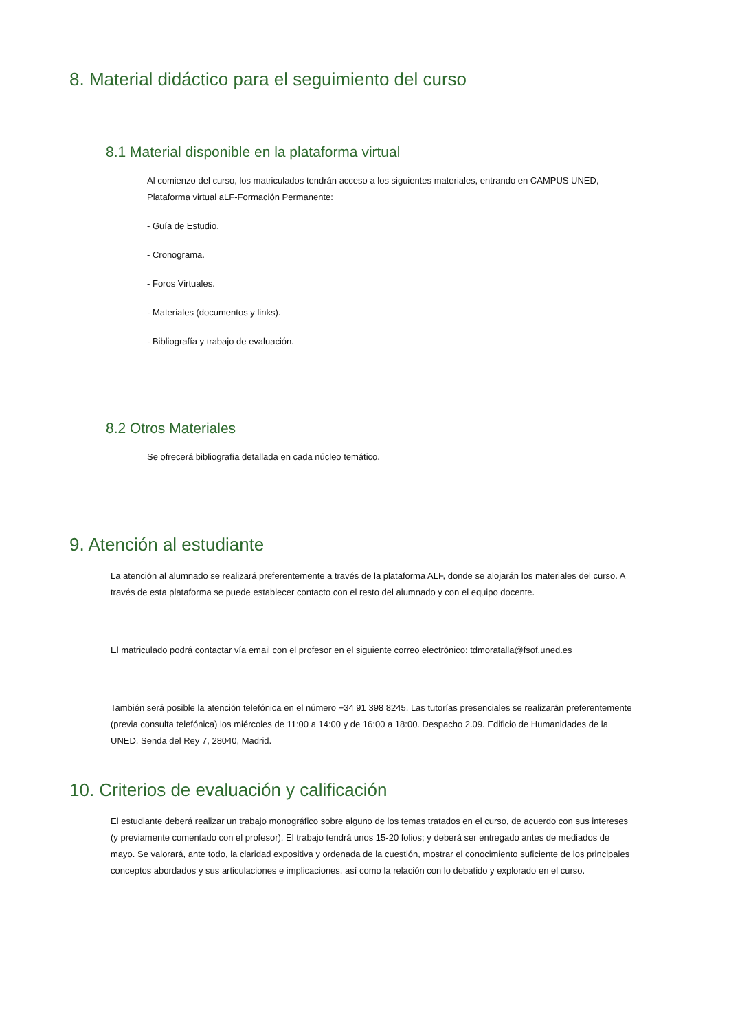8. Material didáctico para el seguimiento del curso
8.1 Material disponible en la plataforma virtual
Al comienzo del curso, los matriculados tendrán acceso a los siguientes materiales, entrando en CAMPUS UNED, Plataforma virtual aLF-Formación Permanente:
- Guía de Estudio.
- Cronograma.
- Foros Virtuales.
- Materiales (documentos y links).
- Bibliografía y trabajo de evaluación.
8.2 Otros Materiales
Se ofrecerá bibliografía detallada en cada núcleo temático.
9. Atención al estudiante
La atención al alumnado se realizará preferentemente a través de la plataforma ALF, donde se alojarán los materiales del curso. A través de esta plataforma se puede establecer contacto con el resto del alumnado y con el equipo docente.
El matriculado podrá contactar vía email con el profesor en el siguiente correo electrónico: tdmoratalla@fsof.uned.es
También será posible la atención telefónica en el número +34 91 398 8245. Las tutorías presenciales se realizarán preferentemente (previa consulta telefónica) los miércoles de 11:00 a 14:00 y de 16:00 a 18:00. Despacho 2.09. Edificio de Humanidades de la UNED, Senda del Rey 7, 28040, Madrid.
10. Criterios de evaluación y calificación
El estudiante deberá realizar un trabajo monográfico sobre alguno de los temas tratados en el curso, de acuerdo con sus intereses (y previamente comentado con el profesor). El trabajo tendrá unos 15-20 folios; y deberá ser entregado antes de mediados de mayo. Se valorará, ante todo, la claridad expositiva y ordenada de la cuestión, mostrar el conocimiento suficiente de los principales conceptos abordados y sus articulaciones e implicaciones, así como la relación con lo debatido y explorado en el curso.